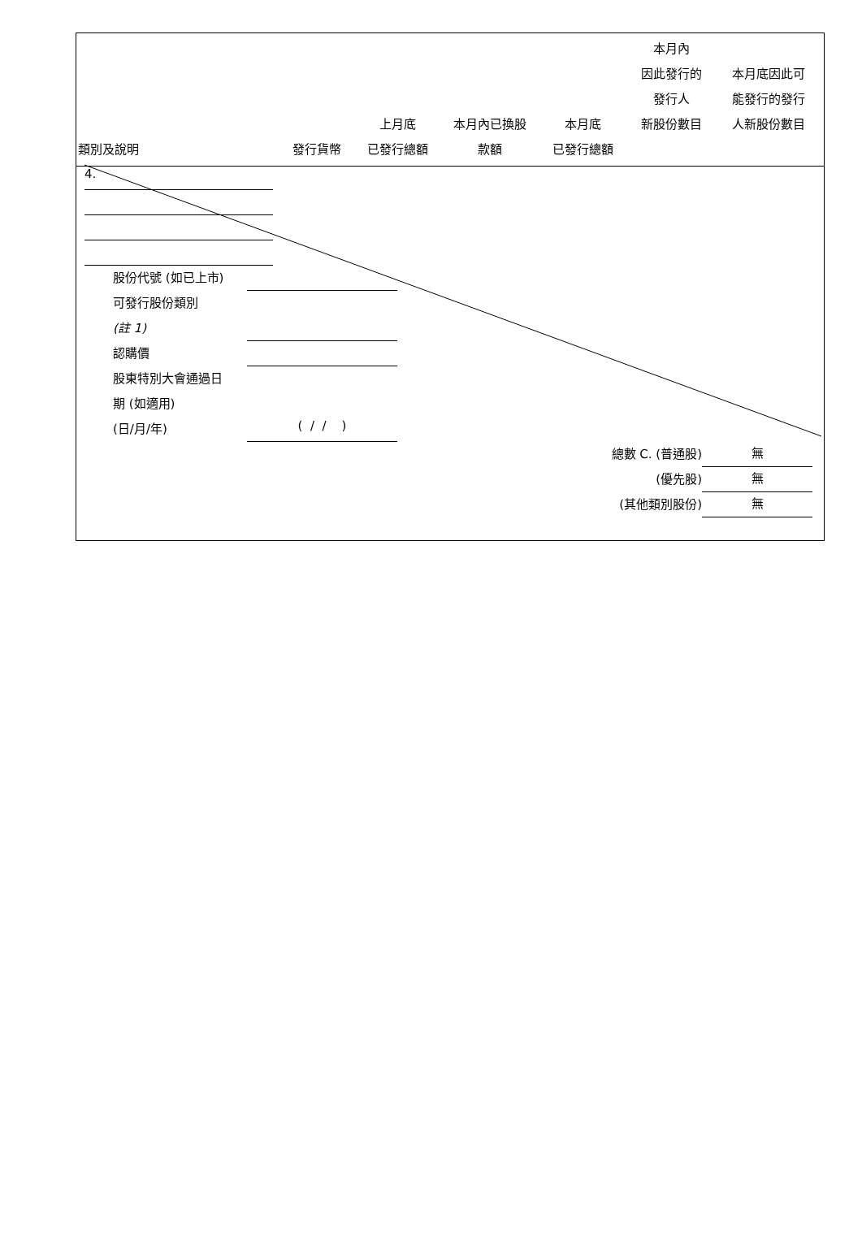| 類別及說明 | 發行貨幣 | 上月底 已發行總額 | 本月內已換股 款額 | 本月底 已發行總額 | 本月內 因此發行的 發行人 新股份數目 | 本月底因此可 能發行的發行 人新股份數目 |
| --- | --- | --- | --- | --- | --- | --- |
4.
股份代號 (如已上市)
可發行股份類別
(註 1)
認購價
股東特別大會通過日
期 (如適用)
(日/月/年) ( / / )
總數 C. (普通股) 無
(優先股) 無
(其他類別股份) 無